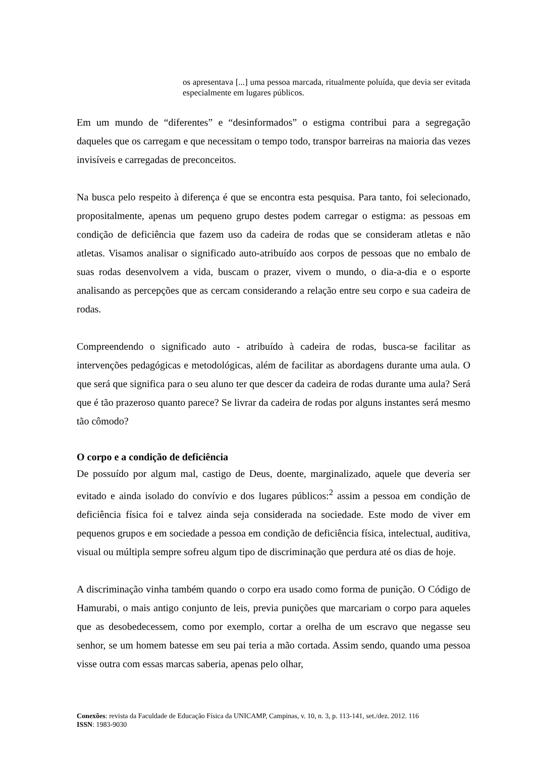os apresentava [...] uma pessoa marcada, ritualmente poluída, que devia ser evitada especialmente em lugares públicos.
Em um mundo de “diferentes” e “desinformados” o estigma contribui para a segregação daqueles que os carregam e que necessitam o tempo todo, transpor barreiras na maioria das vezes invisíveis e carregadas de preconceitos.
Na busca pelo respeito à diferença é que se encontra esta pesquisa. Para tanto, foi selecionado, propositalmente, apenas um pequeno grupo destes podem carregar o estigma: as pessoas em condição de deficiência que fazem uso da cadeira de rodas que se consideram atletas e não atletas. Visamos analisar o significado auto-atribuído aos corpos de pessoas que no embalo de suas rodas desenvolvem a vida, buscam o prazer, vivem o mundo, o dia-a-dia e o esporte analisando as percepções que as cercam considerando a relação entre seu corpo e sua cadeira de rodas.
Compreendendo o significado auto - atribuído à cadeira de rodas, busca-se facilitar as intervenções pedagógicas e metodológicas, além de facilitar as abordagens durante uma aula. O que será que significa para o seu aluno ter que descer da cadeira de rodas durante uma aula? Será que é tão prazeroso quanto parece? Se livrar da cadeira de rodas por alguns instantes será mesmo tão cômodo?
O corpo e a condição de deficiência
De possuído por algum mal, castigo de Deus, doente, marginalizado, aquele que deveria ser evitado e ainda isolado do convívio e dos lugares públicos:<sup>2</sup> assim a pessoa em condição de deficiência física foi e talvez ainda seja considerada na sociedade. Este modo de viver em pequenos grupos e em sociedade a pessoa em condição de deficiência física, intelectual, auditiva, visual ou múltipla sempre sofreu algum tipo de discriminação que perdura até os dias de hoje.
A discriminação vinha também quando o corpo era usado como forma de punição. O Código de Hamurabi, o mais antigo conjunto de leis, previa punições que marcariam o corpo para aqueles que as desobedecessem, como por exemplo, cortar a orelha de um escravo que negasse seu senhor, se um homem batesse em seu pai teria a mão cortada. Assim sendo, quando uma pessoa visse outra com essas marcas saberia, apenas pelo olhar,
Conexões: revista da Faculdade de Educação Física da UNICAMP, Campinas, v. 10, n. 3, p. 113-141, set./dez. 2012. 116
ISSN: 1983-9030